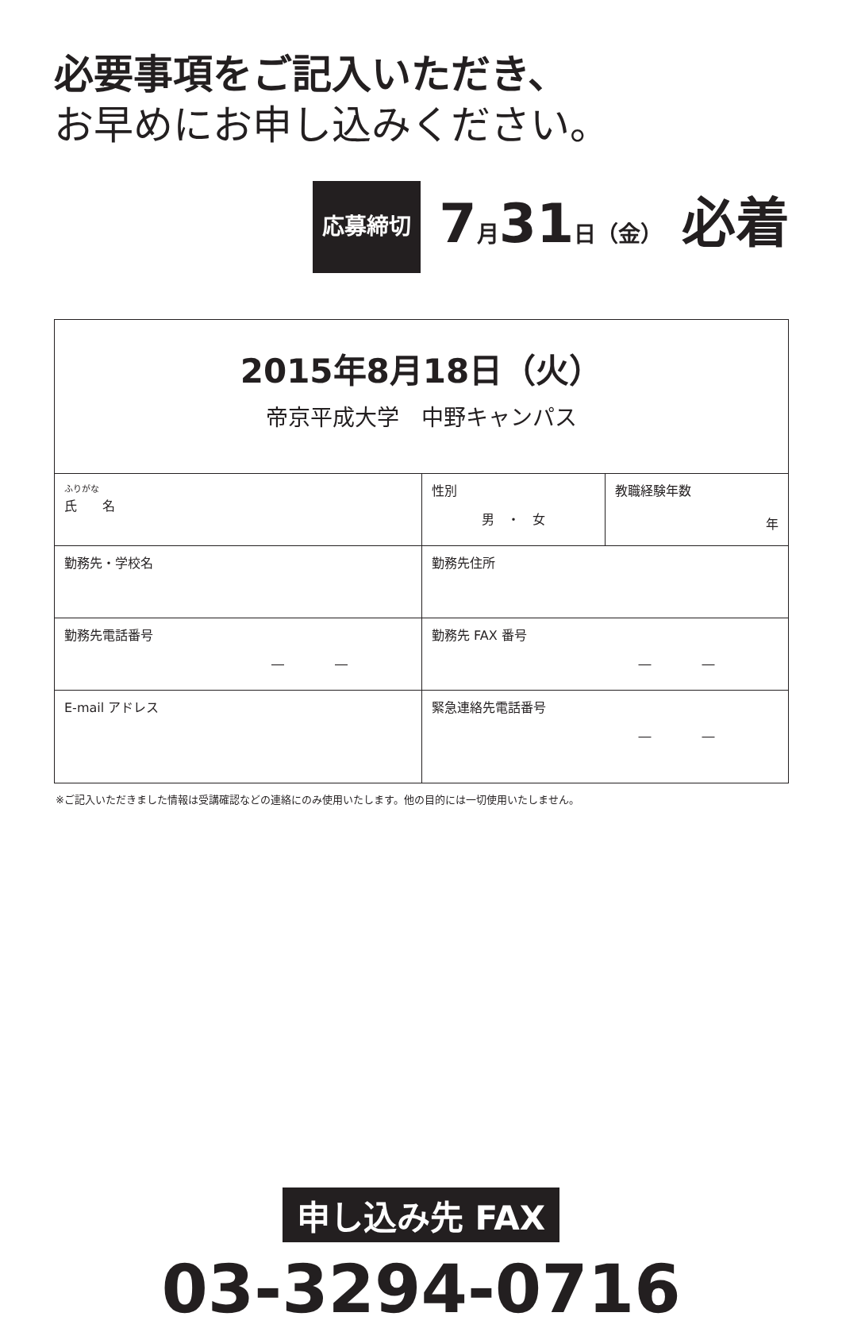必要事項をご記入いただき、
お早めにお申し込みください。
応募締切 7月31日（金） 必着
| 2015年8月18日（火） 帝京平成大学 中野キャンパス | | |
| ふりがな 氏 名 | 性別 男 ・ 女 | 教職経験年数 年 |
| 勤務先・学校名 | 勤務先住所 | |
| 勤務先電話番号 ― ― | 勤務先 FAX 番号 ― ― | |
| E-mail アドレス | 緊急連絡先電話番号 ― ― | |
※ご記入いただきました情報は受講確認などの連絡にのみ使用いたします。他の目的には一切使用いたしません。
申し込み先 FAX
03-3294-0716